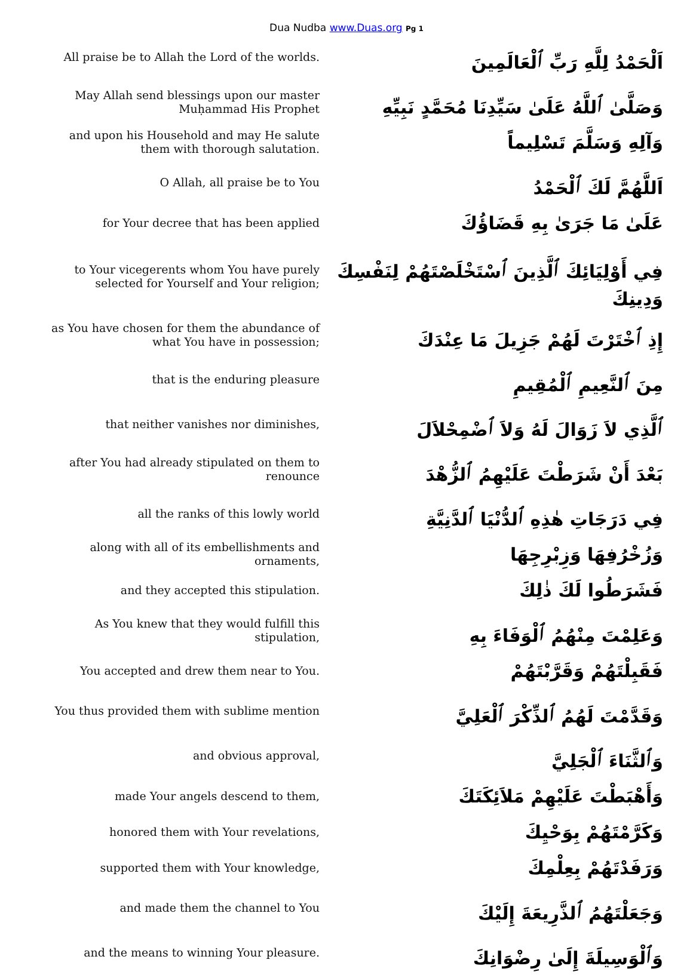Dua Nudba www.Duas.org Pg 1
| All praise be to Allah the Lord of the worlds. | اَلْحَمْدُ لِلَّهِ رَبِّ ٱلْعَالَمِينَ |
| May Allah send blessings upon our master Muḥammad His Prophet | وَصَلَّىٰ ٱللَّهُ عَلَىٰ سَيِّدِنَا مُحَمَّدٍ نَبِيِّهِ |
| and upon his Household and may He salute them with thorough salutation. | وَآلِهِ وَسَلَّمَ تَسْلِيماً |
| O Allah, all praise be to You | اَللَّهُمَّ لَكَ ٱلْحَمْدُ |
| for Your decree that has been applied | عَلَىٰ مَا جَرَىٰ بِهِ قَضَاؤُكَ |
| to Your vicegerents whom You have purely selected for Yourself and Your religion; | فِي أَوْلِيَائِكَ ٱلَّذِينَ ٱسْتَخْلَصْتَهُمْ لِنَفْسِكَ وَدِينِكَ |
| as You have chosen for them the abundance of what You have in possession; | إِذِ ٱخْتَرْتَ لَهُمْ جَزِيلَ مَا عِنْدَكَ |
| that is the enduring pleasure | مِنَ ٱلنَّعِيمِ ٱلْمُقِيمِ |
| that neither vanishes nor diminishes, | ٱلَّذِي لاَ زَوَالَ لَهُ وَلاَ ٱضْمِحْلاَلَ |
| after You had already stipulated on them to renounce | بَعْدَ أَنْ شَرَطْتَ عَلَيْهِمُ ٱلزُّهْدَ |
| all the ranks of this lowly world | فِي دَرَجَاتِ هٰذِهِ ٱلدُّنْيَا ٱلدَّنِيَّةِ |
| along with all of its embellishments and ornaments, | وَزُخْرُفِهَا وَزِبْرِجِهَا |
| and they accepted this stipulation. | فَشَرَطُوا لَكَ ذٰلِكَ |
| As You knew that they would fulfill this stipulation, | وَعَلِمْتَ مِنْهُمُ ٱلْوَفَاءَ بِهِ |
| You accepted and drew them near to You. | فَقَبِلْتَهُمْ وَقَرَّبْتَهُمْ |
| You thus provided them with sublime mention | وَقَدَّمْتَ لَهُمُ ٱلذِّكْرَ ٱلْعَلِيَّ |
| and obvious approval, | وَٱلثَّنَاءَ ٱلْجَلِيَّ |
| made Your angels descend to them, | وَأَهْبَطْتَ عَلَيْهِمْ مَلاَئِكَتَكَ |
| honored them with Your revelations, | وَكَرَّمْتَهُمْ بِوَحْيِكَ |
| supported them with Your knowledge, | وَرَفَدْتَهُمْ بِعِلْمِكَ |
| and made them the channel to You | وَجَعَلْتَهُمُ ٱلذَّرِيعَةَ إِلَيْكَ |
| and the means to winning Your pleasure. | وَٱلْوَسِيلَةَ إِلَىٰ رِضْوَانِكَ |